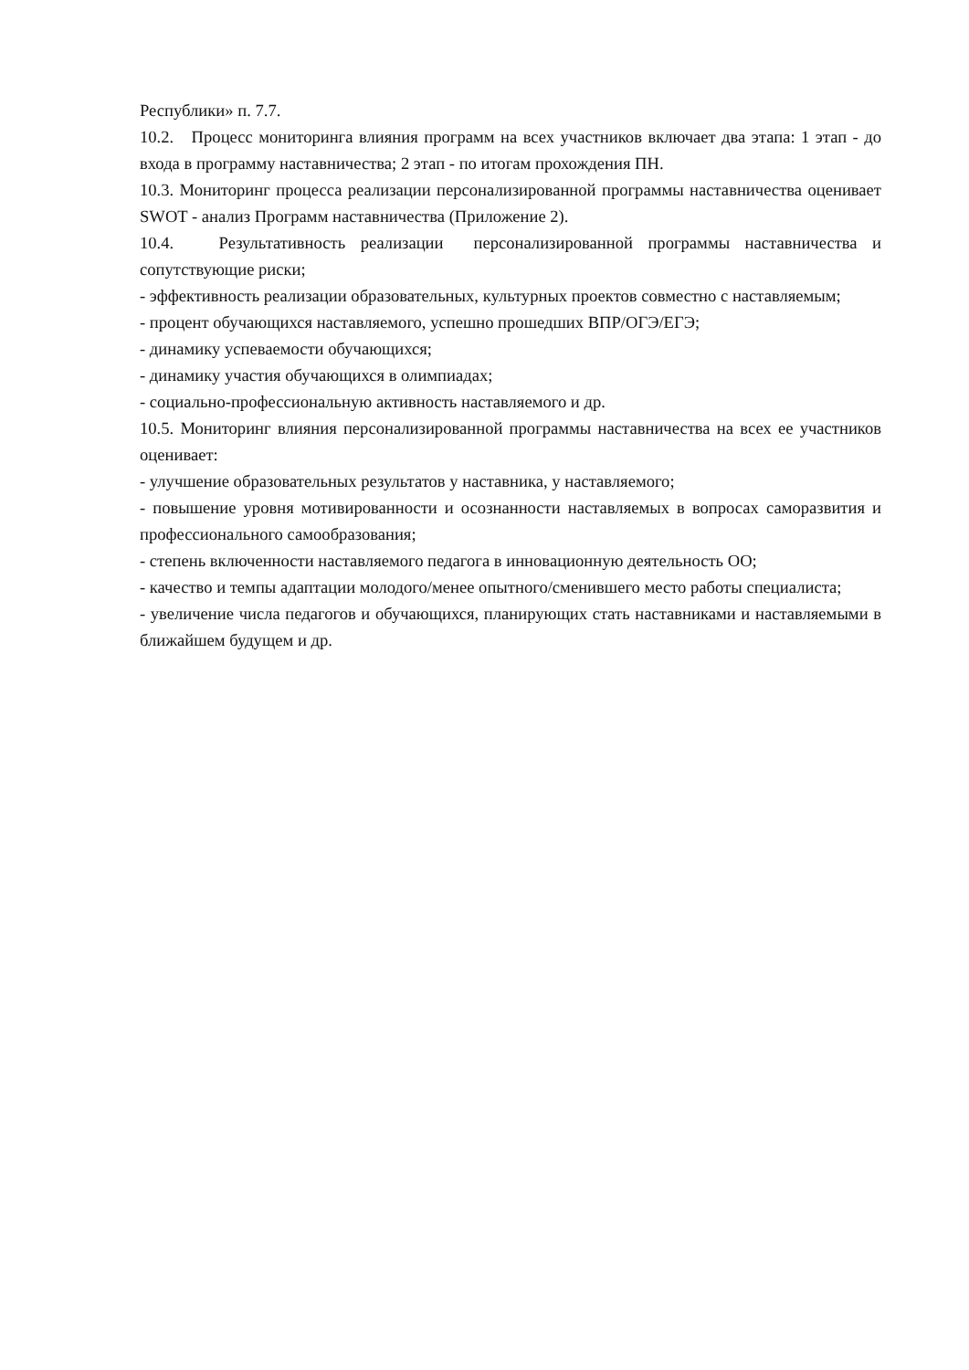Республики» п. 7.7.
10.2. Процесс мониторинга влияния программ на всех участников включает два этапа: 1 этап - до входа в программу наставничества; 2 этап - по итогам прохождения ПН.
10.3. Мониторинг процесса реализации персонализированной программы наставничества оценивает SWOT - анализ Программ наставничества (Приложение 2).
10.4. Результативность реализации персонализированной программы наставничества и сопутствующие риски;
- эффективность реализации образовательных, культурных проектов совместно с наставляемым;
- процент обучающихся наставляемого, успешно прошедших ВПР/ОГЭ/ЕГЭ;
- динамику успеваемости обучающихся;
- динамику участия обучающихся в олимпиадах;
- социально-профессиональную активность наставляемого и др.
10.5. Мониторинг влияния персонализированной программы наставничества на всех ее участников оценивает:
- улучшение образовательных результатов у наставника, у наставляемого;
- повышение уровня мотивированности и осознанности наставляемых в вопросах саморазвития и профессионального самообразования;
- степень включенности наставляемого педагога в инновационную деятельность ОО;
- качество и темпы адаптации молодого/менее опытного/сменившего место работы специалиста;
- увеличение числа педагогов и обучающихся, планирующих стать наставниками и наставляемыми в ближайшем будущем и др.